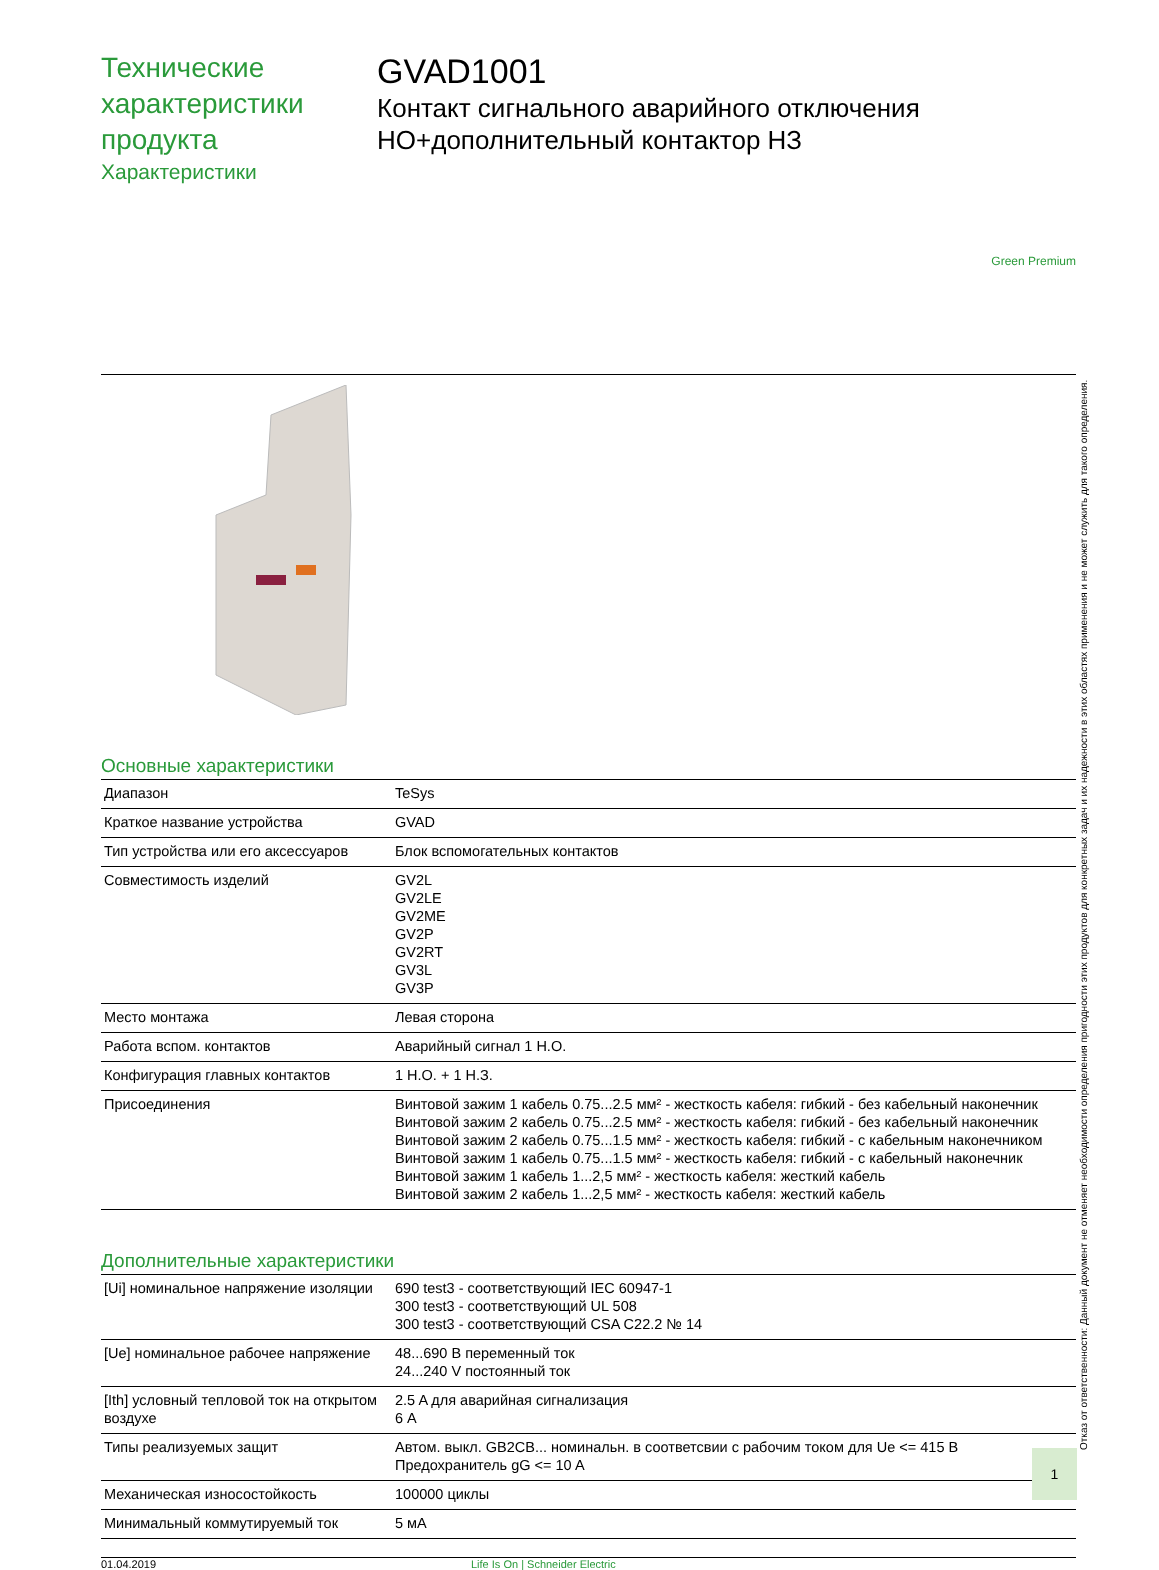Технические характеристики продукта
Характеристики
GVAD1001
Контакт сигнального аварийного отключения НО+дополнительный контактор НЗ
Green Premium
Основные характеристики
| Диапазон | TeSys |
| Краткое название устройства | GVAD |
| Тип устройства или его аксессуаров | Блок вспомогательных контактов |
| Совместимость изделий | GV2L GV2LE GV2ME GV2P GV2RT GV3L GV3P |
| Место монтажа | Левая сторона |
| Работа вспом. контактов | Аварийный сигнал 1 Н.О. |
| Конфигурация главных контактов | 1 Н.О. + 1 Н.З. |
| Присоединения | Винтовой зажим 1 кабель 0.75...2.5 мм² - жесткость кабеля: гибкий - без кабельный наконечник Винтовой зажим 2 кабель 0.75...2.5 мм² - жесткость кабеля: гибкий - без кабельный наконечник Винтовой зажим 2 кабель 0.75...1.5 мм² - жесткость кабеля: гибкий - с кабельным наконечником Винтовой зажим 1 кабель 0.75...1.5 мм² - жесткость кабеля: гибкий - с кабельный наконечник Винтовой зажим 1 кабель 1...2,5 мм² - жесткость кабеля: жесткий кабель Винтовой зажим 2 кабель 1...2,5 мм² - жесткость кабеля: жесткий кабель |
Дополнительные характеристики
| [Ui] номинальное напряжение изоляции | 690 test3 - соответствующий IEC 60947-1 300 test3 - соответствующий UL 508 300 test3 - соответствующий CSA C22.2 № 14 |
| [Ue] номинальное рабочее напряжение | 48...690 В переменный ток 24...240 V постоянный ток |
| [Ith] условный тепловой ток на открытом воздухе | 2.5 A для аварийная сигнализация 6 A |
| Типы реализуемых защит | Автом. выкл. GB2CB... номинальн. в соответсвии с рабочим током для Ue <= 415 В Предохранитель gG <= 10 A |
| Механическая износостойкость | 100000 циклы |
| Минимальный коммутируемый ток | 5 мА |
01.04.2019 Life Is On | Schneider Electric
Отказ от ответственности: Данный документ не отменяет необходимости определения пригодности этих продуктов для конкретных задач и их надежности в этих областях применения и не может служить для такого определения.
1